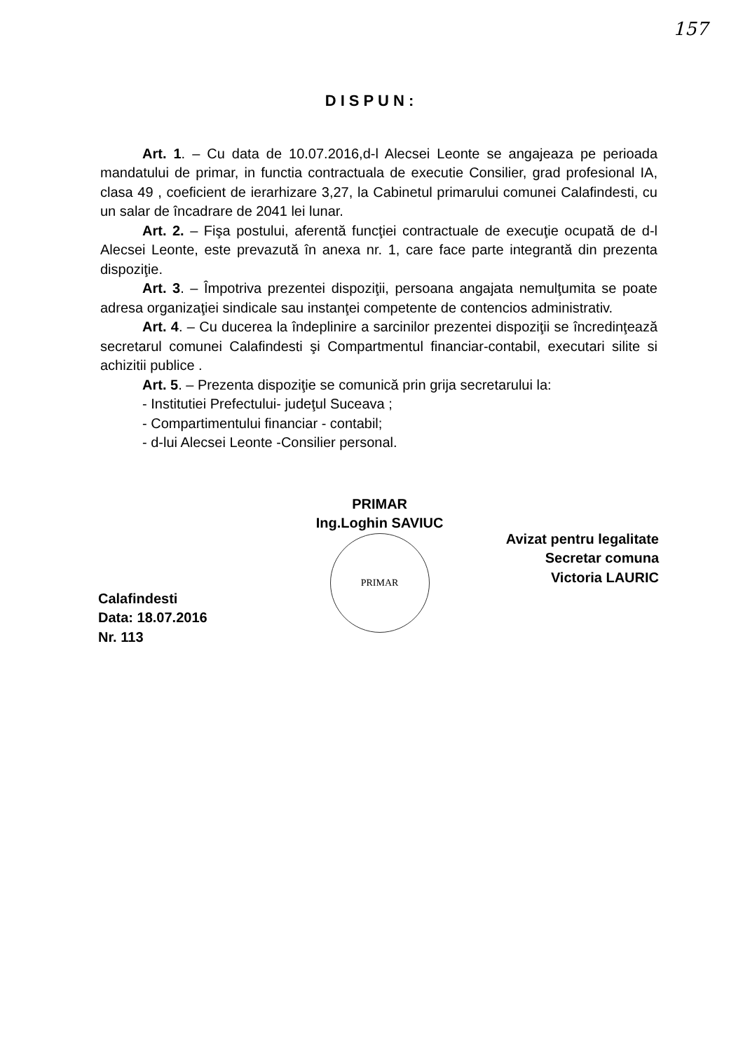157
DISPUN:
Art. 1. – Cu data de 10.07.2016,d-l Alecsei Leonte se angajeaza pe perioada mandatului de primar, in functia contractuala de executie Consilier, grad profesional IA, clasa 49 , coeficient de ierarhizare 3,27, la Cabinetul primarului comunei Calafindesti, cu un salar de încadrare de 2041 lei lunar.
Art. 2. – Fişa postului, aferentă funcţiei contractuale de execuţie ocupată de d-l Alecsei Leonte, este prevazută în anexa nr. 1, care face parte integrantă din prezenta dispoziţie.
Art. 3. – Împotriva prezentei dispoziţii, persoana angajata nemulţumita se poate adresa organizaţiei sindicale sau instanţei competente de contencios administrativ.
Art. 4. – Cu ducerea la îndeplinire a sarcinilor prezentei dispoziţii se încredinţează secretarul comunei Calafindesti şi Compartmentul financiar-contabil, executari silite si achizitii publice .
Art. 5. – Prezenta dispoziţie se comunică prin grija secretarului la:
- Institutiei Prefectului- judeţul Suceava ;
- Compartimentului financiar - contabil;
- d-lui Alecsei Leonte -Consilier personal.
Calafindesti
Data: 18.07.2016
Nr. 113
PRIMAR
Ing.Loghin SAVIUC
PRIMAR
Avizat pentru legalitate
Secretar comuna
Victoria LAURIC